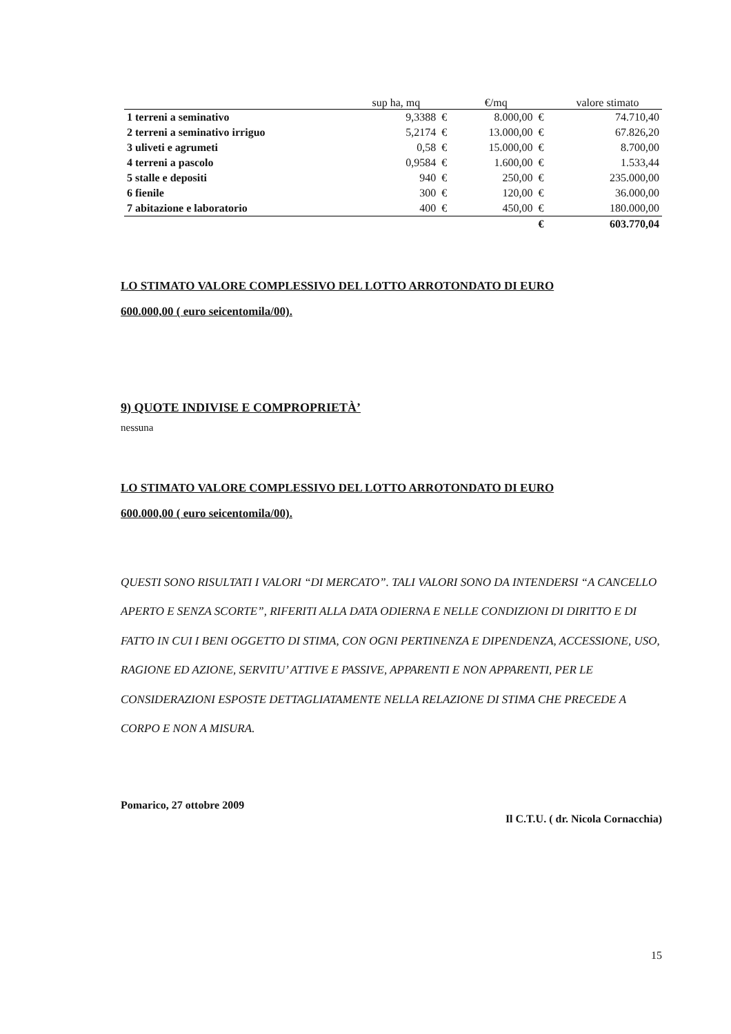| | sup ha, mq | | €/mq | | valore stimato |
| --- | --- | --- | --- | --- | --- |
| 1 terreni a seminativo | 9,3388 | € | 8.000,00 | € | 74.710,40 |
| 2 terreni a seminativo irriguo | 5,2174 | € | 13.000,00 | € | 67.826,20 |
| 3 uliveti e agrumeti | 0,58 | € | 15.000,00 | € | 8.700,00 |
| 4 terreni a pascolo | 0,9584 | € | 1.600,00 | € | 1.533,44 |
| 5 stalle e depositi | 940 | € | 250,00 | € | 235.000,00 |
| 6 fienile | 300 | € | 120,00 | € | 36.000,00 |
| 7 abitazione e laboratorio | 400 | € | 450,00 | € | 180.000,00 |
| | | | | € | 603.770,04 |
LO STIMATO VALORE COMPLESSIVO DEL LOTTO ARROTONDATO DI EURO
600.000,00 ( euro seicentomila/00).
9) QUOTE INDIVISE E COMPROPRIETÀ’
nessuna
LO STIMATO VALORE COMPLESSIVO DEL LOTTO ARROTONDATO DI EURO
600.000,00 ( euro seicentomila/00).
QUESTI SONO RISULTATI I VALORI “DI MERCATO”. TALI VALORI SONO DA INTENDERSI “A CANCELLO APERTO E SENZA SCORTE”, RIFERITI ALLA DATA ODIERNA E NELLE CONDIZIONI DI DIRITTO E DI FATTO IN CUI I BENI OGGETTO DI STIMA, CON OGNI PERTINENZA E DIPENDENZA, ACCESSIONE, USO, RAGIONE ED AZIONE, SERVITU’ ATTIVE E PASSIVE, APPARENTI E NON APPARENTI, PER LE CONSIDERAZIONI ESPOSTE DETTAGLIATAMENTE NELLA RELAZIONE DI STIMA CHE PRECEDE A CORPO E NON A MISURA.
Pomarico, 27 ottobre 2009 Il C.T.U. ( dr. Nicola Cornacchia)
15